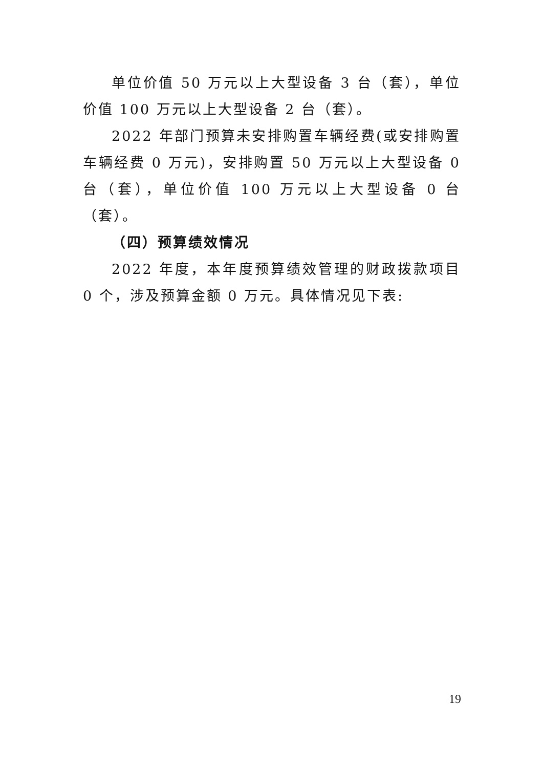单位价值 50 万元以上大型设备 3 台（套），单位价值 100 万元以上大型设备 2 台（套）。
2022 年部门预算未安排购置车辆经费(或安排购置车辆经费 0 万元)，安排购置 50 万元以上大型设备 0 台（套），单位价值 100 万元以上大型设备 0 台（套）。
（四）预算绩效情况
2022 年度，本年度预算绩效管理的财政拨款项目 0 个，涉及预算金额 0 万元。具体情况见下表:
19